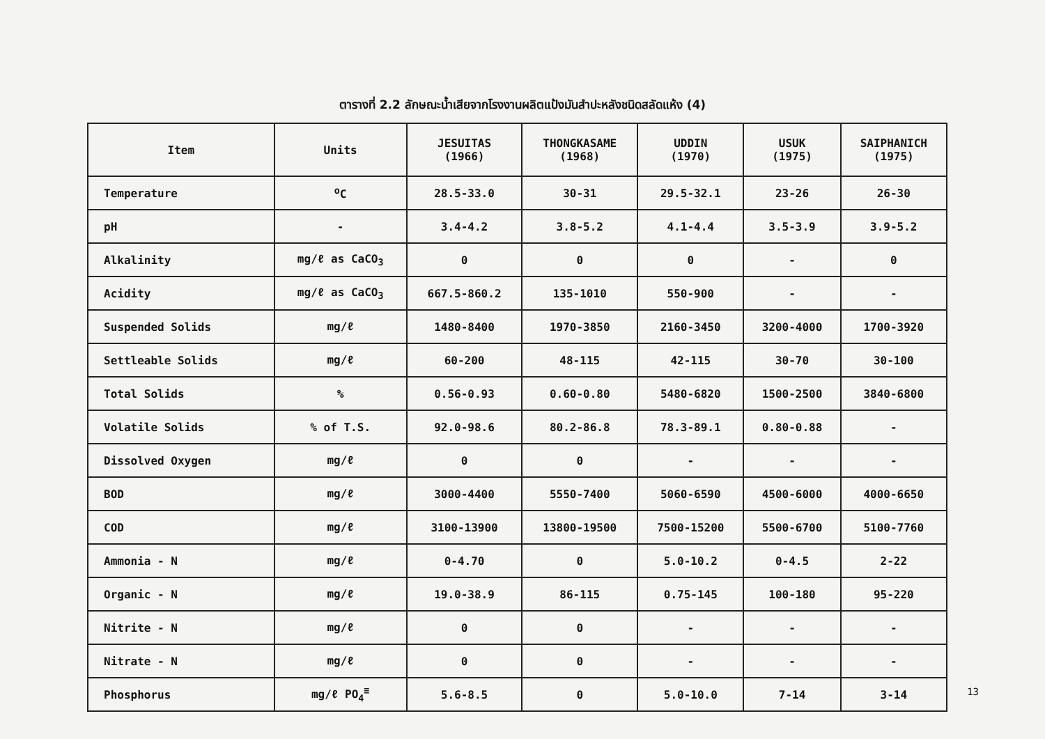ตารางที่ 2.2 ลักษณะน้ำเสียจากโรงงานผลิตแป้งมันสำปะหลังชนิดสลัดแห้ง (4)
| Item | Units | JESUITAS (1966) | THONGKASAME (1968) | UDDIN (1970) | USUK (1975) | SAIPHANICH (1975) |
| --- | --- | --- | --- | --- | --- | --- |
| Temperature | <sup>o</sup> C | 28.5-33.0 | 30-31 | 29.5-32.1 | 23-26 | 26-30 |
| pH | - | 3.4-4.2 | 3.8-5.2 | 4.1-4.4 | 3.5-3.9 | 3.9-5.2 |
| Alkalinity | mg/ℓ as CaCO<sub>3</sub> | 0 | 0 | 0 | - | 0 |
| Acidity | mg/ℓ as CaCO<sub>3</sub> | 667.5-860.2 | 135-1010 | 550-900 | - | - |
| Suspended Solids | mg/ℓ | 1480-8400 | 1970-3850 | 2160-3450 | 3200-4000 | 1700-3920 |
| Settleable Solids | mg/ℓ | 60-200 | 48-115 | 42-115 | 30-70 | 30-100 |
| Total Solids | % | 0.56-0.93 | 0.60-0.80 | 5480-6820 | 1500-2500 | 3840-6800 |
| Volatile Solids | % of T.S. | 92.0-98.6 | 80.2-86.8 | 78.3-89.1 | 0.80-0.88 | - |
| Dissolved Oxygen | mg/ℓ | 0 | 0 | - | - | - |
| BOD | mg/ℓ | 3000-4400 | 5550-7400 | 5060-6590 | 4500-6000 | 4000-6650 |
| COD | mg/ℓ | 3100-13900 | 13800-19500 | 7500-15200 | 5500-6700 | 5100-7760 |
| Ammonia - N | mg/ℓ | 0-4.70 | 0 | 5.0-10.2 | 0-4.5 | 2-22 |
| Organic - N | mg/ℓ | 19.0-38.9 | 86-115 | 0.75-145 | 100-180 | 95-220 |
| Nitrite - N | mg/ℓ | 0 | 0 | - | - | - |
| Nitrate - N | mg/ℓ | 0 | 0 | - | - | - |
| Phosphorus | mg/ℓ PO<sub>4</sub><sup>≡</sup> | 5.6-8.5 | 0 | 5.0-10.0 | 7-14 | 3-14 |
13